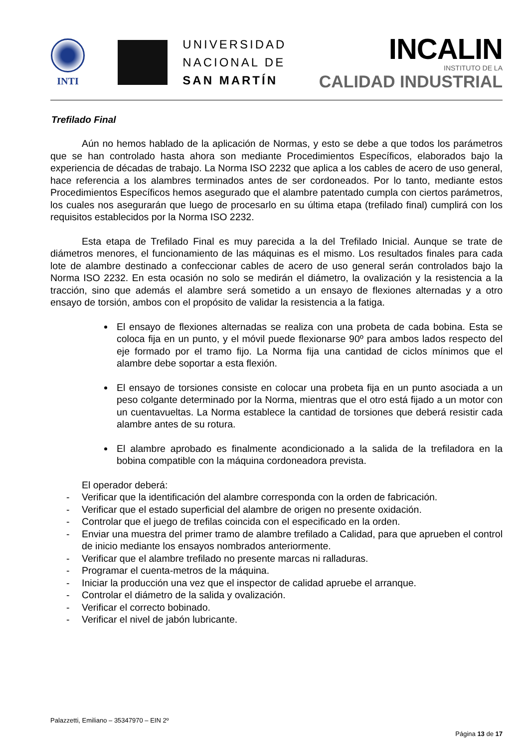INTI
UNIVERSIDAD
NACIONAL DE
SAN MARTÍN
INCALIN
INSTITUTO DE LA
CALIDAD INDUSTRIAL
Trefilado Final
Aún no hemos hablado de la aplicación de Normas, y esto se debe a que todos los parámetros que se han controlado hasta ahora son mediante Procedimientos Específicos, elaborados bajo la experiencia de décadas de trabajo. La Norma ISO 2232 que aplica a los cables de acero de uso general, hace referencia a los alambres terminados antes de ser cordoneados. Por lo tanto, mediante estos Procedimientos Específicos hemos asegurado que el alambre patentado cumpla con ciertos parámetros, los cuales nos asegurarán que luego de procesarlo en su última etapa (trefilado final) cumplirá con los requisitos establecidos por la Norma ISO 2232.
Esta etapa de Trefilado Final es muy parecida a la del Trefilado Inicial. Aunque se trate de diámetros menores, el funcionamiento de las máquinas es el mismo. Los resultados finales para cada lote de alambre destinado a confeccionar cables de acero de uso general serán controlados bajo la Norma ISO 2232. En esta ocasión no solo se medirán el diámetro, la ovalización y la resistencia a la tracción, sino que además el alambre será sometido a un ensayo de flexiones alternadas y a otro ensayo de torsión, ambos con el propósito de validar la resistencia a la fatiga.
El ensayo de flexiones alternadas se realiza con una probeta de cada bobina. Esta se coloca fija en un punto, y el móvil puede flexionarse 90º para ambos lados respecto del eje formado por el tramo fijo. La Norma fija una cantidad de ciclos mínimos que el alambre debe soportar a esta flexión.
El ensayo de torsiones consiste en colocar una probeta fija en un punto asociada a un peso colgante determinado por la Norma, mientras que el otro está fijado a un motor con un cuentavueltas. La Norma establece la cantidad de torsiones que deberá resistir cada alambre antes de su rotura.
El alambre aprobado es finalmente acondicionado a la salida de la trefiladora en la bobina compatible con la máquina cordoneadora prevista.
El operador deberá:
- Verificar que la identificación del alambre corresponda con la orden de fabricación.
- Verificar que el estado superficial del alambre de origen no presente oxidación.
- Controlar que el juego de trefilas coincida con el especificado en la orden.
- Enviar una muestra del primer tramo de alambre trefilado a Calidad, para que aprueben el control de inicio mediante los ensayos nombrados anteriormente.
- Verificar que el alambre trefilado no presente marcas ni ralladuras.
- Programar el cuenta-metros de la máquina.
- Iniciar la producción una vez que el inspector de calidad apruebe el arranque.
- Controlar el diámetro de la salida y ovalización.
- Verificar el correcto bobinado.
- Verificar el nivel de jabón lubricante.
Palazzetti, Emiliano – 35347970 – EIN 2º
Página 13 de 17